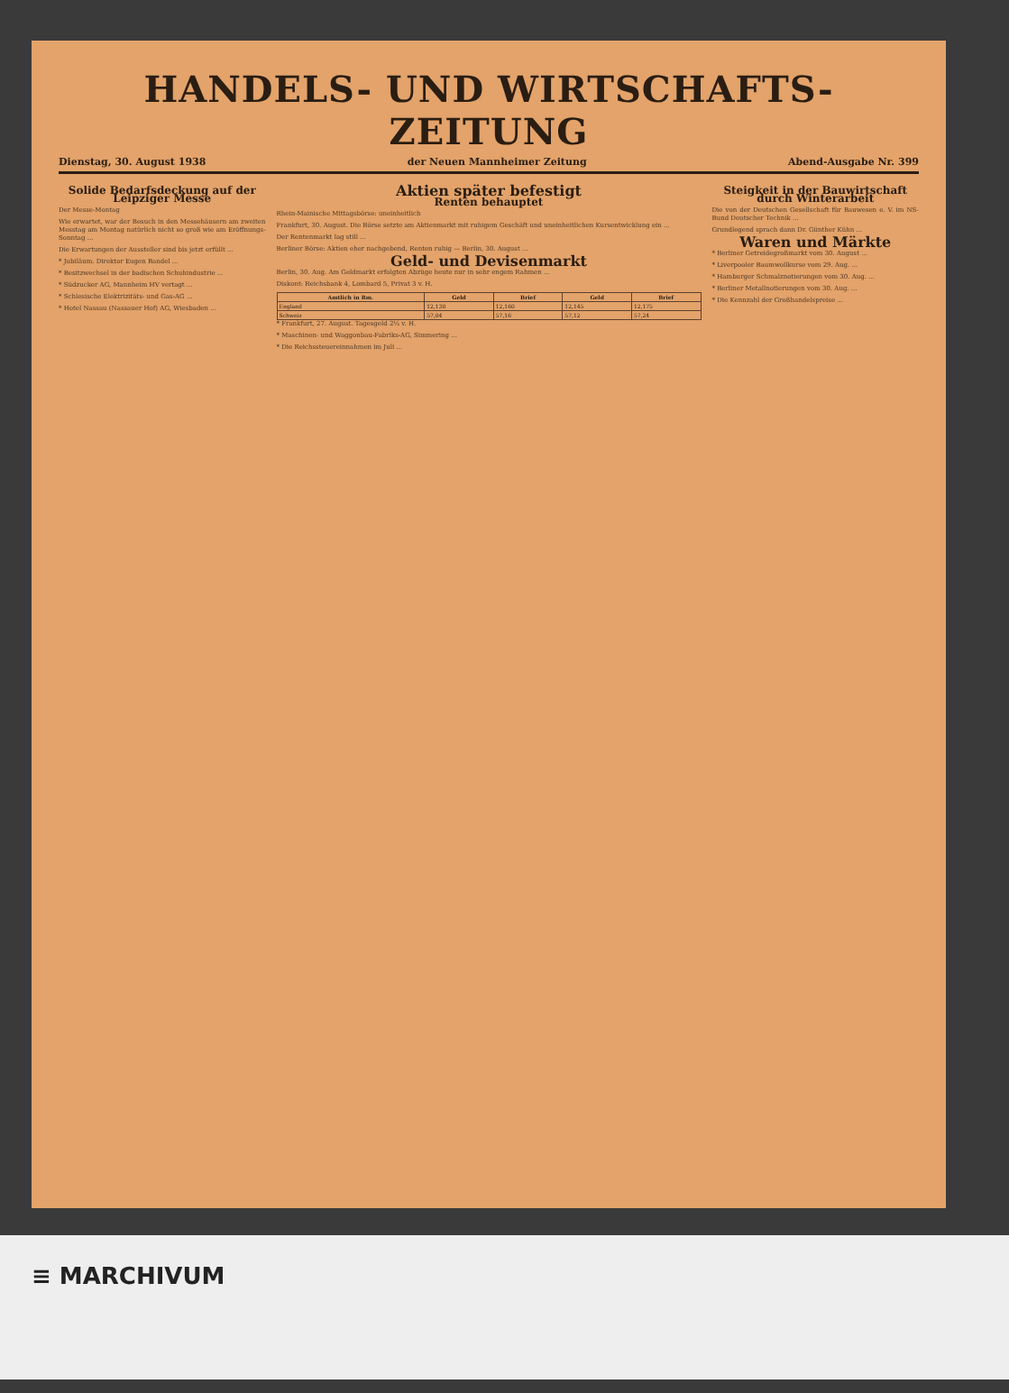HANDELS- UND WIRTSCHAFTS-ZEITUNG
Dienstag, 30. August 1938 der Neuen Mannheimer Zeitung Abend-Ausgabe Nr. 399
Solide Bedarfsdeckung auf der Leipziger Messe
Der Messe-Montag
Wie erwartet, war der Besuch in den Messehäusern am zweiten Messtag am Montag natürlich nicht so groß wie am Eröffnungs-Sonntag ...
Die Erwartungen der Aussteller sind bis jetzt erfüllt ...
* Jubiläum. Direktor Eugen Bandel ...
* Besitzwechsel in der badischen Schuhindustrie ...
* Südzucker AG, Mannheim HV vertagt ...
* Schlesische Elektrizitäts- und Gas-AG ...
* Hotel Nassau (Nassauer Hof) AG, Wiesbaden ...
Aktien später befestigt
Renten behauptet
Rhein-Mainische Mittagsbörse: uneinheitlich
Frankfurt, 30. August. Die Börse setzte am Aktienmarkt mit ruhigem Geschäft und uneinheitlichen Kursentwicklung ein ...
Der Rentenmarkt lag still ...
Berliner Börse: Aktien eher nachgebend, Renten ruhig — Berlin, 30. August ...
Geld- und Devisenmarkt
Berlin, 30. Aug. Am Geldmarkt erfolgten Abzüge heute nur in sehr engem Rahmen ...
Diskont: Reichsbank 4, Lombard 5, Privat 3 v. H.
| Amtlich in Rm. | Geld | Brief | Geld | Brief |
| --- | --- | --- | --- | --- |
| England | 12,130 | 12,160 | 12,145 | 12,175 |
| Schweiz | 57,04 | 57,16 | 57,12 | 57,24 |
* Frankfurt, 27. August. Tagesgeld 2¼ v. H.
* Maschinen- und Waggonbau-Fabriks-AG, Simmering ...
* Die Reichssteuereinnahmen im Juli ...
Steigkeit in der Bauwirtschaft durch Winterarbeit
Die von der Deutschen Gesellschaft für Bauwesen e. V. im NS-Bund Deutscher Technik ...
Grundlegend sprach dann Dr. Günther Kühn ...
Waren und Märkte
* Berliner Getreidegroßmarkt vom 30. August ...
* Liverpooler Baumwollkurse vom 29. Aug. ...
* Hamburger Schmalznotierungen vom 30. Aug. ...
* Berliner Metallnotierungen vom 30. Aug. ...
* Die Kennzahl der Großhandelspreise ...
≡ MARCHIVUM